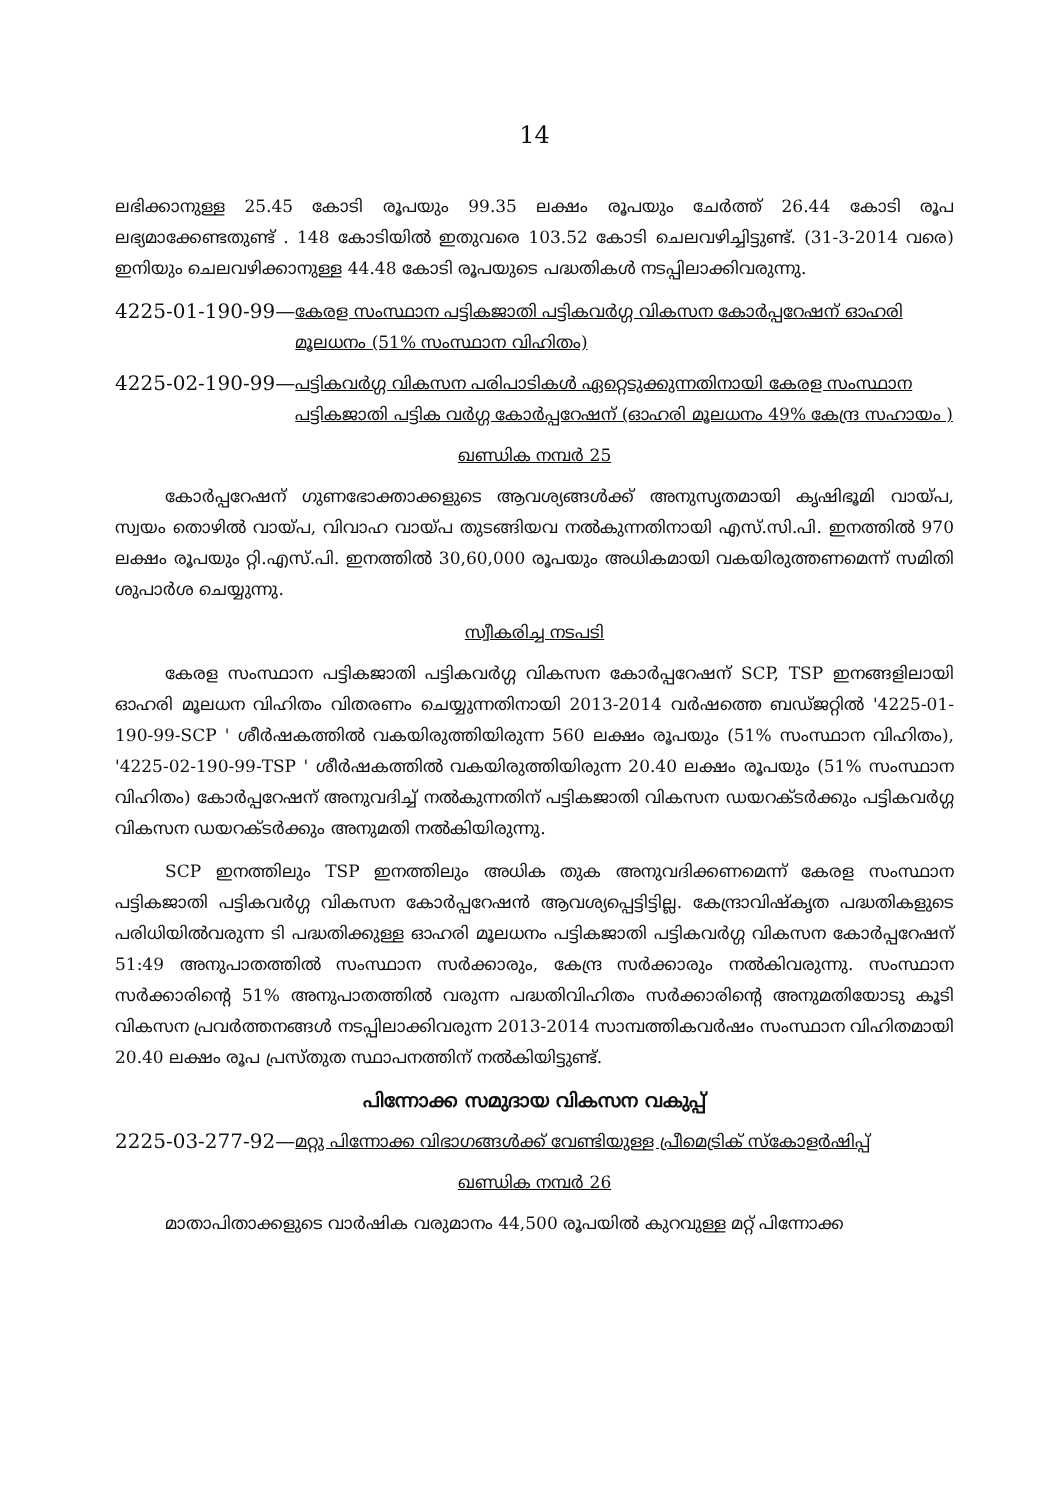14
ലഭിക്കാനുള്ള 25.45 കോടി രൂപയും 99.35 ലക്ഷം രൂപയും ചേർത്ത് 26.44 കോടി രൂപ ലഭ്യമാക്കേണ്ടതുണ്ട് . 148 കോടിയിൽ ഇതുവരെ 103.52 കോടി ചെലവഴിച്ചിട്ടുണ്ട്. (31-3-2014 വരെ) ഇനിയും ചെലവഴിക്കാനുള്ള 44.48 കോടി രൂപയുടെ പദ്ധതികൾ നടപ്പിലാക്കിവരുന്നു.
4225-01-190-99— കേരള സംസ്ഥാന പട്ടികജാതി പട്ടികവർഗ്ഗ വികസന കോർപ്പറേഷന് ഓഹരി മൂലധനം (51% സംസ്ഥാന വിഹിതം)
4225-02-190-99— പട്ടികവർഗ്ഗ വികസന പരിപാടികൾ ഏറ്റെടുക്കുന്നതിനായി കേരള സംസ്ഥാന പട്ടികജാതി പട്ടിക വർഗ്ഗ കോർപ്പറേഷന് (ഓഹരി മൂലധനം 49% കേന്ദ്ര സഹായം )
ഖണ്ഡിക നമ്പർ 25
കോർപ്പറേഷന് ഗുണഭോക്താക്കളുടെ ആവശ്യങ്ങൾക്ക് അനുസൃതമായി കൃഷിഭൂമി വായ്പ, സ്വയം തൊഴിൽ വായ്പ, വിവാഹ വായ്പ തുടങ്ങിയവ നൽകുന്നതിനായി എസ്.സി.പി. ഇനത്തിൽ 970 ലക്ഷം രൂപയും റ്റി.എസ്.പി. ഇനത്തിൽ 30,60,000 രൂപയും അധികമായി വകയിരുത്തണമെന്ന് സമിതി ശുപാർശ ചെയ്യുന്നു.
സ്വീകരിച്ച നടപടി
കേരള സംസ്ഥാന പട്ടികജാതി പട്ടികവർഗ്ഗ വികസന കോർപ്പറേഷന് SCP, TSP ഇനങ്ങളിലായി ഓഹരി മൂലധന വിഹിതം വിതരണം ചെയ്യുന്നതിനായി 2013-2014 വർഷത്തെ ബഡ്ജറ്റിൽ '4225-01-190-99-SCP ' ശീർഷകത്തിൽ വകയിരുത്തിയിരുന്ന 560 ലക്ഷം രൂപയും (51% സംസ്ഥാന വിഹിതം), '4225-02-190-99-TSP ' ശീർഷകത്തിൽ വകയിരുത്തിയിരുന്ന 20.40 ലക്ഷം രൂപയും (51% സംസ്ഥാന വിഹിതം) കോർപ്പറേഷന് അനുവദിച്ച് നൽകുന്നതിന് പട്ടികജാതി വികസന ഡയറക്ടർക്കും പട്ടികവർഗ്ഗ വികസന ഡയറക്ടർക്കും അനുമതി നൽകിയിരുന്നു.
SCP ഇനത്തിലും TSP ഇനത്തിലും അധിക തുക അനുവദിക്കണമെന്ന് കേരള സംസ്ഥാന പട്ടികജാതി പട്ടികവർഗ്ഗ വികസന കോർപ്പറേഷൻ ആവശ്യപ്പെട്ടിട്ടില്ല. കേന്ദ്രാവിഷ്കൃത പദ്ധതികളുടെ പരിധിയിൽവരുന്ന ടി പദ്ധതിക്കുള്ള ഓഹരി മൂലധനം പട്ടികജാതി പട്ടികവർഗ്ഗ വികസന കോർപ്പറേഷന് 51:49 അനുപാതത്തിൽ സംസ്ഥാന സർക്കാരും, കേന്ദ്ര സർക്കാരും നൽകിവരുന്നു. സംസ്ഥാന സർക്കാരിന്റെ 51% അനുപാതത്തിൽ വരുന്ന പദ്ധതിവിഹിതം സർക്കാരിന്റെ അനുമതിയോടു കൂടി വികസന പ്രവർത്തനങ്ങൾ നടപ്പിലാക്കിവരുന്ന 2013-2014 സാമ്പത്തികവർഷം സംസ്ഥാന വിഹിതമായി 20.40 ലക്ഷം രൂപ പ്രസ്തുത സ്ഥാപനത്തിന് നൽകിയിട്ടുണ്ട്.
പിന്നോക്ക സമുദായ വികസന വകുപ്പ്
2225-03-277-92— മറ്റു പിന്നോക്ക വിഭാഗങ്ങൾക്ക് വേണ്ടിയുള്ള പ്രീമെട്രിക് സ്കോളർഷിപ്പ്
ഖണ്ഡിക നമ്പർ 26
മാതാപിതാക്കളുടെ വാർഷിക വരുമാനം 44,500 രൂപയിൽ കുറവുള്ള മറ്റ് പിന്നോക്ക